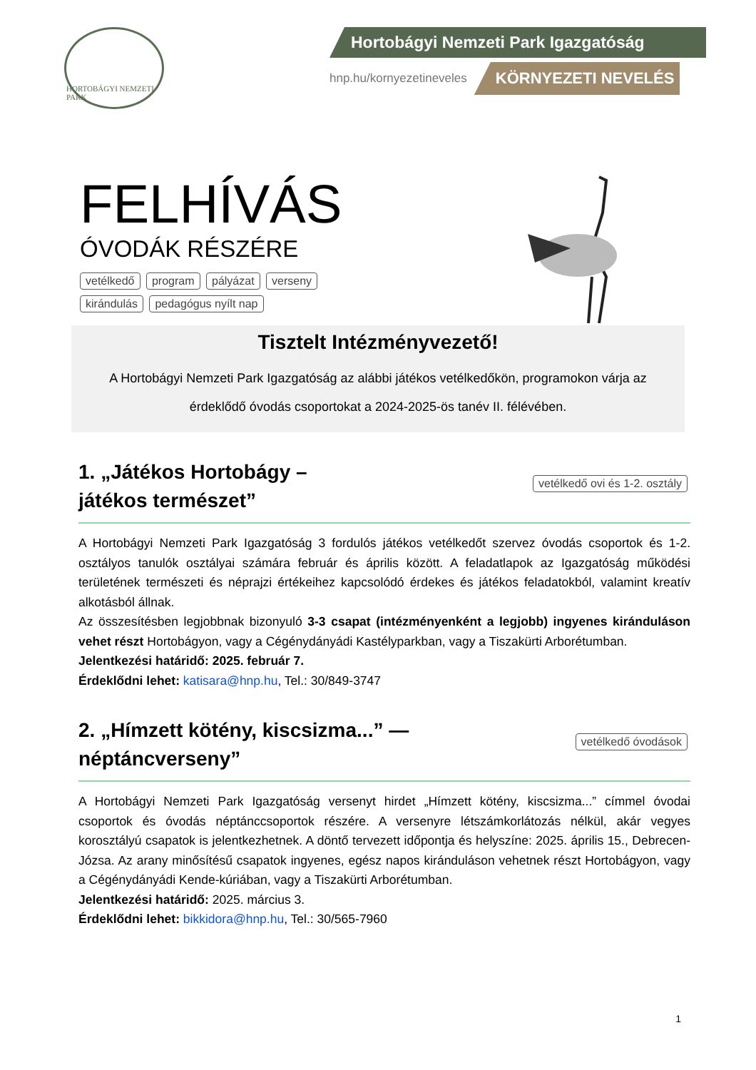HORTOBÁGYI NEMZETI PARK
Hortobágyi Nemzeti Park Igazgatóság
hnp.hu/kornyezetineveles KÖRNYEZETI NEVELÉS
FELHÍVÁS
ÓVODÁK RÉSZÉRE
vetélkedő program pályázat verseny
kirándulás pedagógus nyílt nap
Tisztelt Intézményvezető!
A Hortobágyi Nemzeti Park Igazgatóság az alábbi játékos vetélkedőkön, programokon várja az érdeklődő óvodás csoportokat a 2024-2025-ös tanév II. félévében.
1. „Játékos Hortobágy –
játékos természet”
vetélkedő ovi és 1-2. osztály
A Hortobágyi Nemzeti Park Igazgatóság 3 fordulós játékos vetélkedőt szervez óvodás csoportok és 1-2. osztályos tanulók osztályai számára február és április között. A feladatlapok az Igazgatóság működési területének természeti és néprajzi értékeihez kapcsolódó érdekes és játékos feladatokból, valamint kreatív alkotásból állnak.
Az összesítésben legjobbnak bizonyuló 3-3 csapat (intézményenként a legjobb) ingyenes kiránduláson vehet részt Hortobágyon, vagy a Cégénydányádi Kastélyparkban, vagy a Tiszakürti Arborétumban.
Jelentkezési határidő: 2025. február 7.
Érdeklődni lehet: katisara@hnp.hu, Tel.: 30/849-3747
2. „Hímzett kötény, kiscsizma...” —
néptáncverseny”
vetélkedő óvodások
A Hortobágyi Nemzeti Park Igazgatóság versenyt hirdet „Hímzett kötény, kiscsizma...” címmel óvodai csoportok és óvodás néptánccsoportok részére. A versenyre létszámkorlátozás nélkül, akár vegyes korosztályú csapatok is jelentkezhetnek. A döntő tervezett időpontja és helyszíne: 2025. április 15., Debrecen-Józsa. Az arany minősítésű csapatok ingyenes, egész napos kiránduláson vehetnek részt Hortobágyon, vagy a Cégénydányádi Kende-kúriában, vagy a Tiszakürti Arborétumban.
Jelentkezési határidő: 2025. március 3.
Érdeklődni lehet: bikkidora@hnp.hu, Tel.: 30/565-7960
1